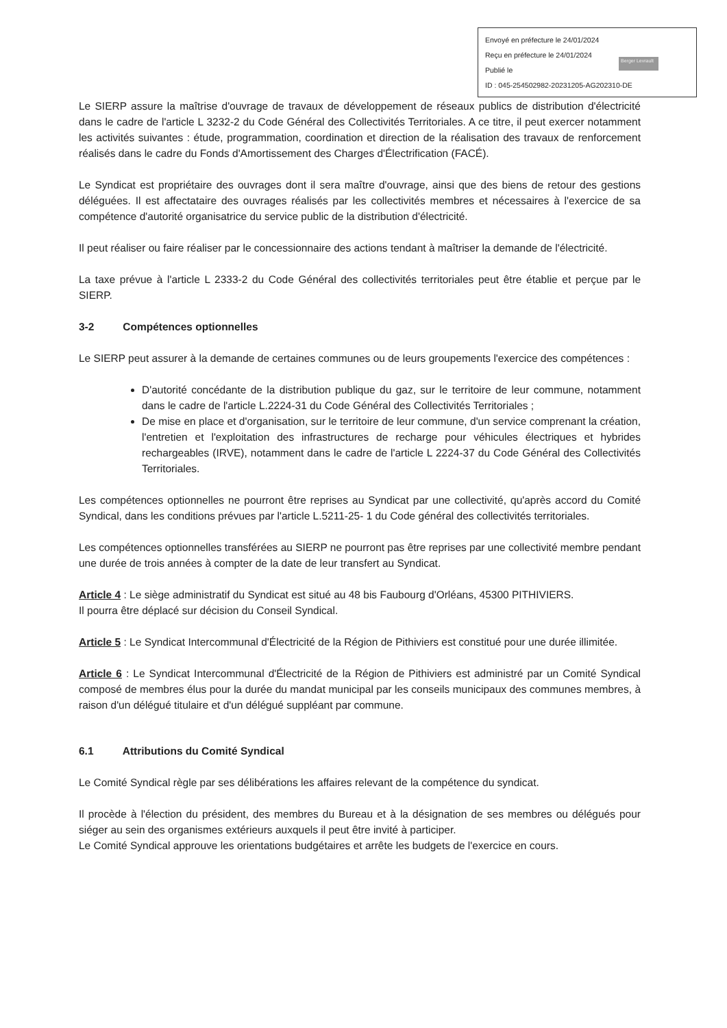Envoyé en préfecture le 24/01/2024
Reçu en préfecture le 24/01/2024
Publié le
ID : 045-254502982-20231205-AG202310-DE
Berger Levrault
Le SIERP assure la maîtrise d'ouvrage de travaux de développement de réseaux publics de distribution d'électricité dans le cadre de l'article L 3232-2 du Code Général des Collectivités Territoriales. A ce titre, il peut exercer notamment les activités suivantes : étude, programmation, coordination et direction de la réalisation des travaux de renforcement réalisés dans le cadre du Fonds d'Amortissement des Charges d'Électrification (FACÉ).
Le Syndicat est propriétaire des ouvrages dont il sera maître d'ouvrage, ainsi que des biens de retour des gestions déléguées. Il est affectataire des ouvrages réalisés par les collectivités membres et nécessaires à l'exercice de sa compétence d'autorité organisatrice du service public de la distribution d'électricité.
Il peut réaliser ou faire réaliser par le concessionnaire des actions tendant à maîtriser la demande de l'électricité.
La taxe prévue à l'article L 2333-2 du Code Général des collectivités territoriales peut être établie et perçue par le SIERP.
3-2 Compétences optionnelles
Le SIERP peut assurer à la demande de certaines communes ou de leurs groupements l'exercice des compétences :
D'autorité concédante de la distribution publique du gaz, sur le territoire de leur commune, notamment dans le cadre de l'article L.2224-31 du Code Général des Collectivités Territoriales ;
De mise en place et d'organisation, sur le territoire de leur commune, d'un service comprenant la création, l'entretien et l'exploitation des infrastructures de recharge pour véhicules électriques et hybrides rechargeables (IRVE), notamment dans le cadre de l'article L 2224-37 du Code Général des Collectivités Territoriales.
Les compétences optionnelles ne pourront être reprises au Syndicat par une collectivité, qu'après accord du Comité Syndical, dans les conditions prévues par l'article L.5211-25- 1 du Code général des collectivités territoriales.
Les compétences optionnelles transférées au SIERP ne pourront pas être reprises par une collectivité membre pendant une durée de trois années à compter de la date de leur transfert au Syndicat.
Article 4 : Le siège administratif du Syndicat est situé au 48 bis Faubourg d'Orléans, 45300 PITHIVIERS.
Il pourra être déplacé sur décision du Conseil Syndical.
Article 5 : Le Syndicat Intercommunal d'Électricité de la Région de Pithiviers est constitué pour une durée illimitée.
Article 6 : Le Syndicat Intercommunal d'Électricité de la Région de Pithiviers est administré par un Comité Syndical composé de membres élus pour la durée du mandat municipal par les conseils municipaux des communes membres, à raison d'un délégué titulaire et d'un délégué suppléant par commune.
6.1 Attributions du Comité Syndical
Le Comité Syndical règle par ses délibérations les affaires relevant de la compétence du syndicat.
Il procède à l'élection du président, des membres du Bureau et à la désignation de ses membres ou délégués pour siéger au sein des organismes extérieurs auxquels il peut être invité à participer.
Le Comité Syndical approuve les orientations budgétaires et arrête les budgets de l'exercice en cours.